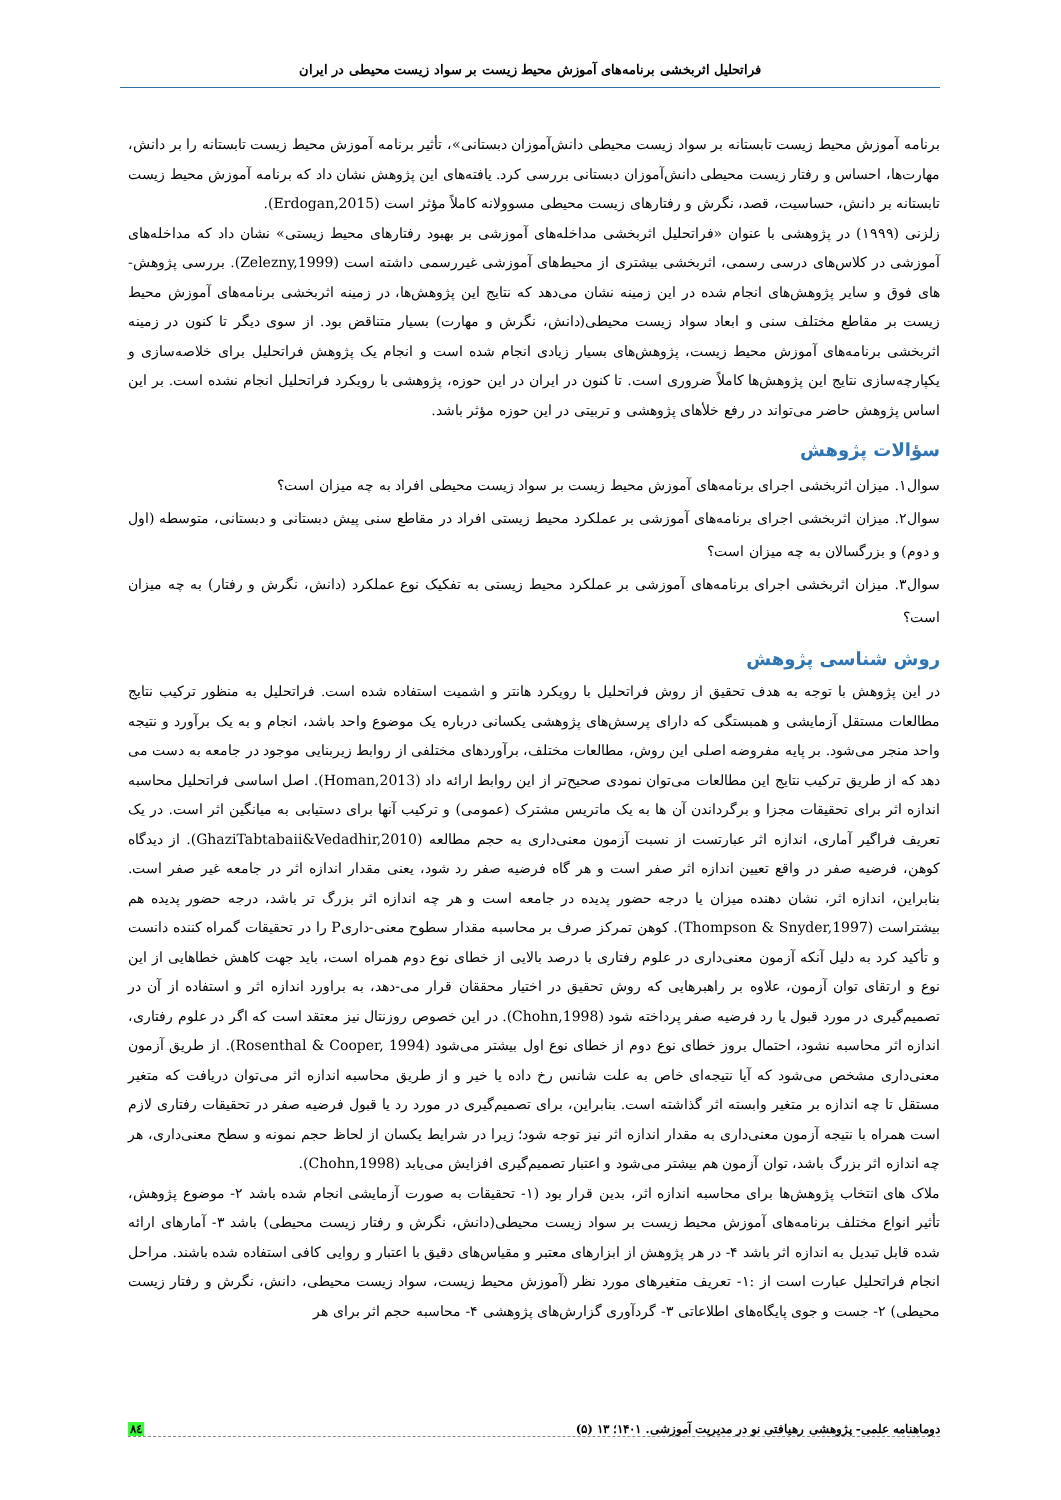فراتحلیل اثربخشی برنامه‌های آموزش محیط زیست بر سواد زیست محیطی در ایران
برنامه آموزش محیط زیست تابستانه بر سواد زیست محیطی دانش‌آموزان دبستانی»، تأثیر برنامه آموزش محیط زیست تابستانه را بر دانش، مهارت‌ها، احساس و رفتار زیست محیطی دانش‌آموزان دبستانی بررسی کرد. یافته‌های این پژوهش نشان داد که برنامه آموزش محیط زیست تابستانه بر دانش، حساسیت، قصد، نگرش و رفتارهای زیست محیطی مسوولانه کاملاً مؤثر است (Erdogan,2015).
زلزنی (۱۹۹۹) در پژوهشی با عنوان «فراتحلیل اثربخشی مداخله‌های آموزشی بر بهبود رفتارهای محیط زیستی» نشان داد که مداخله‌های آموزشی در کلاس‌های درسی رسمی، اثربخشی بیشتری از محیط‌های آموزشی غیررسمی داشته است (Zelezny,1999). بررسی پژوهش-های فوق و سایر پژوهش‌های انجام شده در این زمینه نشان می‌دهد که نتایج این پژوهش‌ها، در زمینه اثربخشی برنامه‌های آموزش محیط زیست بر مقاطع مختلف سنی و ابعاد سواد زیست محیطی(دانش، نگرش و مهارت) بسیار متناقض بود. از سوی دیگر تا کنون در زمینه اثربخشی برنامه‌های آموزش محیط زیست، پژوهش‌های بسیار زیادی انجام شده است و انجام یک پژوهش فراتحلیل برای خلاصه‌سازی و یکپارچه‌سازی نتایج این پژوهش‌ها کاملاً ضروری است. تا کنون در ایران در این حوزه، پژوهشی با رویکرد فراتحلیل انجام نشده است. بر این اساس پژوهش حاضر می‌تواند در رفع خلأهای پژوهشی و تربیتی در این حوزه مؤثر باشد.
سؤالات پژوهش
سوال۱. میزان اثربخشی اجرای برنامه‌های آموزش محیط زیست بر سواد زیست محیطی افراد به چه میزان است؟
سوال۲. میزان اثربخشی اجرای برنامه‌های آموزشی بر عملکرد محیط زیستی افراد در مقاطع سنی پیش دبستانی و دبستانی، متوسطه (اول و دوم) و بزرگسالان به چه میزان است؟
سوال۳. میزان اثربخشی اجرای برنامه‌های آموزشی بر عملکرد محیط زیستی به تفکیک نوع عملکرد (دانش، نگرش و رفتار) به چه میزان است؟
روش شناسی پژوهش
در این پژوهش با توجه به هدف تحقیق از روش فراتحلیل با رویکرد هانتر و اشمیت استفاده شده است. فراتحلیل به منظور ترکیب نتایج مطالعات مستقل آزمایشی و همبستگی که دارای پرسش‌های پژوهشی یکسانی درباره یک موضوع واحد باشد، انجام و به یک برآورد و نتیجه واحد منجر می‌شود. بر پایه مفروضه اصلی این روش، مطالعات مختلف، برآوردهای مختلفی از روابط زیربنایی موجود در جامعه به دست می دهد که از طریق ترکیب نتایج این مطالعات می‌توان نمودی صحیح‌تر از این روابط ارائه داد (Homan,2013). اصل اساسی فراتحلیل محاسبه اندازه اثر برای تحقیقات مجزا و برگرداندن آن ها به یک ماتریس مشترک (عمومی) و ترکیب آنها برای دستیابی به میانگین اثر است. در یک تعریف فراگیر آماری، اندازه اثر عبارتست از نسبت آزمون معنی‌داری به حجم مطالعه (GhaziTabtabaii&Vedadhir,2010). از دیدگاه کوهن، فرضیه صفر در واقع تعیین اندازه اثر صفر است و هر گاه فرضیه صفر رد شود، یعنی مقدار اندازه اثر در جامعه غیر صفر است. بنابراین، اندازه اثر، نشان دهنده میزان یا درجه حضور پدیده در جامعه است و هر چه اندازه اثر بزرگ تر باشد، درجه حضور پدیده هم بیشتراست (Thompson & Snyder,1997). کوهن تمرکز صرف بر محاسبه مقدار سطوح معنی-داریP را در تحقیقات گمراه کننده دانست و تأکید کرد به دلیل آنکه آزمون معنی‌داری در علوم رفتاری با درصد بالایی از خطای نوع دوم همراه است، باید جهت کاهش خطاهایی از این نوع و ارتقای توان آزمون، علاوه بر راهبرهایی که روش تحقیق در اختیار محققان قرار می-دهد، به براورد اندازه اثر و استفاده از آن در تصمیم‌گیری در مورد قبول یا رد فرضیه صفر پرداخته شود (Chohn,1998). در این خصوص روزنتال نیز معتقد است که اگر در علوم رفتاری، اندازه اثر محاسبه نشود، احتمال بروز خطای نوع دوم از خطای نوع اول بیشتر می‌شود (Rosenthal & Cooper, 1994). از طریق آزمون معنی‌داری مشخص می‌شود که آیا نتیجه‌ای خاص به علت شانس رخ داده یا خیر و از طریق محاسبه اندازه اثر می‌توان دریافت که متغیر مستقل تا چه اندازه بر متغیر وابسته اثر گذاشته است. بنابراین، برای تصمیم‌گیری در مورد رد یا قبول فرضیه صفر در تحقیقات رفتاری لازم است همراه با نتیجه آزمون معنی‌داری به مقدار اندازه اثر نیز توجه شود؛ زیرا در شرایط یکسان از لحاظ حجم نمونه و سطح معنی‌داری، هر چه اندازه اثر بزرگ باشد، توان آزمون هم بیشتر می‌شود و اعتبار تصمیم‌گیری افزایش می‌یابد (Chohn,1998).
ملاک های انتخاب پژوهش‌ها برای محاسبه اندازه اثر، بدین قرار بود (۱- تحقیقات به صورت آزمایشی انجام شده باشد ۲- موضوع پژوهش، تأثیر انواع مختلف برنامه‌های آموزش محیط زیست بر سواد زیست محیطی(دانش، نگرش و رفتار زیست محیطی) باشد ۳- آمارهای ارائه شده قابل تبدیل به اندازه اثر باشد ۴- در هر پژوهش از ابزارهای معتبر و مقیاس‌های دقیق با اعتبار و روایی کافی استفاده شده باشند. مراحل انجام فراتحلیل عبارت است از :۱- تعریف متغیرهای مورد نظر (آموزش محیط زیست، سواد زیست محیطی، دانش، نگرش و رفتار زیست محیطی) ۲- جست و جوی پایگاه‌های اطلاعاتی ۳- گردآوری گزارش‌های پژوهشی ۴- محاسبه حجم اثر برای هر
دوماهنامه علمی- پژوهشی رهیافتی نو در مدیریت آموزشی. ۱۴۰۱؛ ۱۳ (۵) ۸٤